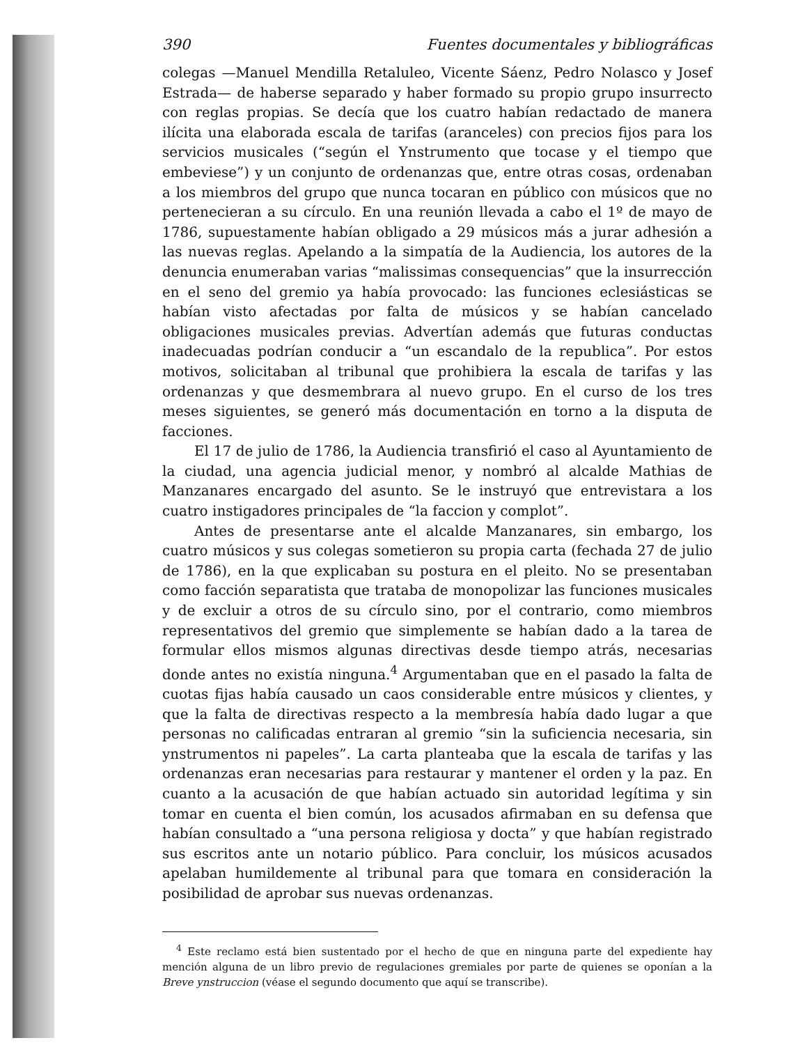390 Fuentes documentales y bibliográficas
colegas —Manuel Mendilla Retaluleo, Vicente Sáenz, Pedro Nolasco y Josef Estrada— de haberse separado y haber formado su propio grupo insurrecto con reglas propias. Se decía que los cuatro habían redactado de manera ilícita una elaborada escala de tarifas (aranceles) con precios fijos para los servicios musicales (“según el Ynstrumento que tocase y el tiempo que embeviese”) y un conjunto de ordenanzas que, entre otras cosas, ordenaban a los miembros del grupo que nunca tocaran en público con músicos que no pertenecieran a su círculo. En una reunión llevada a cabo el 1º de mayo de 1786, supuestamente habían obligado a 29 músicos más a jurar adhesión a las nuevas reglas. Apelando a la simpatía de la Audiencia, los autores de la denuncia enumeraban varias “malissimas consequencias” que la insurrección en el seno del gremio ya había provocado: las funciones eclesiásticas se habían visto afectadas por falta de músicos y se habían cancelado obligaciones musicales previas. Advertían además que futuras conductas inadecuadas podrían conducir a “un escandalo de la republica”. Por estos motivos, solicitaban al tribunal que prohibiera la escala de tarifas y las ordenanzas y que desmembrara al nuevo grupo. En el curso de los tres meses siguientes, se generó más documentación en torno a la disputa de facciones.
El 17 de julio de 1786, la Audiencia transfirió el caso al Ayuntamiento de la ciudad, una agencia judicial menor, y nombró al alcalde Mathias de Manzanares encargado del asunto. Se le instruyó que entrevistara a los cuatro instigadores principales de “la faccion y complot”.
Antes de presentarse ante el alcalde Manzanares, sin embargo, los cuatro músicos y sus colegas sometieron su propia carta (fechada 27 de julio de 1786), en la que explicaban su postura en el pleito. No se presentaban como facción separatista que trataba de monopolizar las funciones musicales y de excluir a otros de su círculo sino, por el contrario, como miembros representativos del gremio que simplemente se habían dado a la tarea de formular ellos mismos algunas directivas desde tiempo atrás, necesarias donde antes no existía ninguna.<sup>4</sup> Argumentaban que en el pasado la falta de cuotas fijas había causado un caos considerable entre músicos y clientes, y que la falta de directivas respecto a la membresía había dado lugar a que personas no calificadas entraran al gremio “sin la suficiencia necesaria, sin ynstrumentos ni papeles”. La carta planteaba que la escala de tarifas y las ordenanzas eran necesarias para restaurar y mantener el orden y la paz. En cuanto a la acusación de que habían actuado sin autoridad legítima y sin tomar en cuenta el bien común, los acusados afirmaban en su defensa que habían consultado a “una persona religiosa y docta” y que habían registrado sus escritos ante un notario público. Para concluir, los músicos acusados apelaban humildemente al tribunal para que tomara en consideración la posibilidad de aprobar sus nuevas ordenanzas.
<sup>4</sup> Este reclamo está bien sustentado por el hecho de que en ninguna parte del expediente hay mención alguna de un libro previo de regulaciones gremiales por parte de quienes se oponían a la Breve ynstruccion (véase el segundo documento que aquí se transcribe).